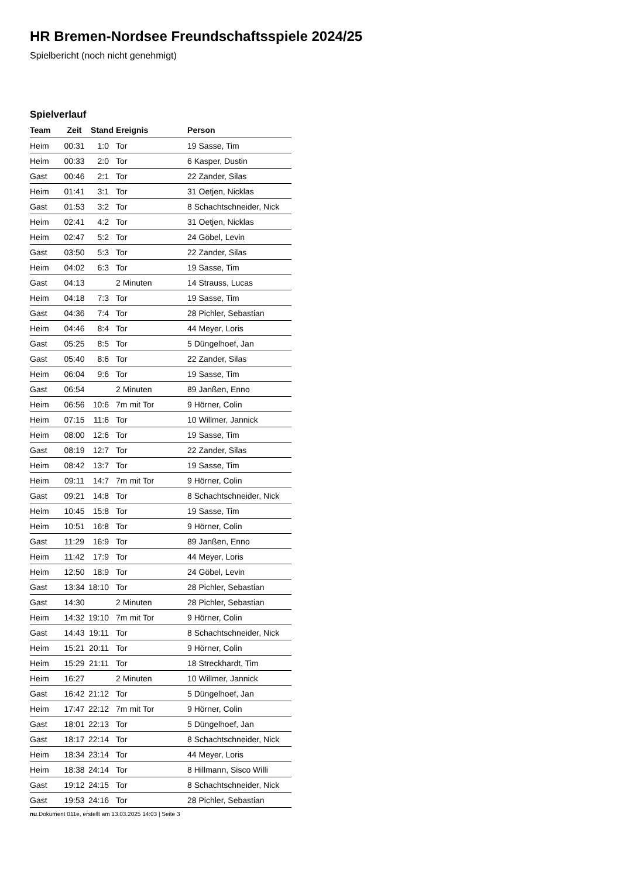HR Bremen-Nordsee Freundschaftsspiele 2024/25
Spielbericht (noch nicht genehmigt)
Spielverlauf
| Team | Zeit | Stand | Ereignis | Person |
| --- | --- | --- | --- | --- |
| Heim | 00:31 | 1:0 | Tor | 19 Sasse, Tim |
| Heim | 00:33 | 2:0 | Tor | 6 Kasper, Dustin |
| Gast | 00:46 | 2:1 | Tor | 22 Zander, Silas |
| Heim | 01:41 | 3:1 | Tor | 31 Oetjen, Nicklas |
| Gast | 01:53 | 3:2 | Tor | 8 Schachtschneider, Nick |
| Heim | 02:41 | 4:2 | Tor | 31 Oetjen, Nicklas |
| Heim | 02:47 | 5:2 | Tor | 24 Göbel, Levin |
| Gast | 03:50 | 5:3 | Tor | 22 Zander, Silas |
| Heim | 04:02 | 6:3 | Tor | 19 Sasse, Tim |
| Gast | 04:13 | | 2 Minuten | 14 Strauss, Lucas |
| Heim | 04:18 | 7:3 | Tor | 19 Sasse, Tim |
| Gast | 04:36 | 7:4 | Tor | 28 Pichler, Sebastian |
| Heim | 04:46 | 8:4 | Tor | 44 Meyer, Loris |
| Gast | 05:25 | 8:5 | Tor | 5 Düngelhoef, Jan |
| Gast | 05:40 | 8:6 | Tor | 22 Zander, Silas |
| Heim | 06:04 | 9:6 | Tor | 19 Sasse, Tim |
| Gast | 06:54 | | 2 Minuten | 89 Janßen, Enno |
| Heim | 06:56 | 10:6 | 7m mit Tor | 9 Hörner, Colin |
| Heim | 07:15 | 11:6 | Tor | 10 Willmer, Jannick |
| Heim | 08:00 | 12:6 | Tor | 19 Sasse, Tim |
| Gast | 08:19 | 12:7 | Tor | 22 Zander, Silas |
| Heim | 08:42 | 13:7 | Tor | 19 Sasse, Tim |
| Heim | 09:11 | 14:7 | 7m mit Tor | 9 Hörner, Colin |
| Gast | 09:21 | 14:8 | Tor | 8 Schachtschneider, Nick |
| Heim | 10:45 | 15:8 | Tor | 19 Sasse, Tim |
| Heim | 10:51 | 16:8 | Tor | 9 Hörner, Colin |
| Gast | 11:29 | 16:9 | Tor | 89 Janßen, Enno |
| Heim | 11:42 | 17:9 | Tor | 44 Meyer, Loris |
| Heim | 12:50 | 18:9 | Tor | 24 Göbel, Levin |
| Gast | 13:34 | 18:10 | Tor | 28 Pichler, Sebastian |
| Gast | 14:30 | | 2 Minuten | 28 Pichler, Sebastian |
| Heim | 14:32 | 19:10 | 7m mit Tor | 9 Hörner, Colin |
| Gast | 14:43 | 19:11 | Tor | 8 Schachtschneider, Nick |
| Heim | 15:21 | 20:11 | Tor | 9 Hörner, Colin |
| Heim | 15:29 | 21:11 | Tor | 18 Streckhardt, Tim |
| Heim | 16:27 | | 2 Minuten | 10 Willmer, Jannick |
| Gast | 16:42 | 21:12 | Tor | 5 Düngelhoef, Jan |
| Heim | 17:47 | 22:12 | 7m mit Tor | 9 Hörner, Colin |
| Gast | 18:01 | 22:13 | Tor | 5 Düngelhoef, Jan |
| Gast | 18:17 | 22:14 | Tor | 8 Schachtschneider, Nick |
| Heim | 18:34 | 23:14 | Tor | 44 Meyer, Loris |
| Heim | 18:38 | 24:14 | Tor | 8 Hillmann, Sisco Willi |
| Gast | 19:12 | 24:15 | Tor | 8 Schachtschneider, Nick |
| Gast | 19:53 | 24:16 | Tor | 28 Pichler, Sebastian |
nu.Dokument 011e, erstellt am 13.03.2025 14:03 | Seite 3